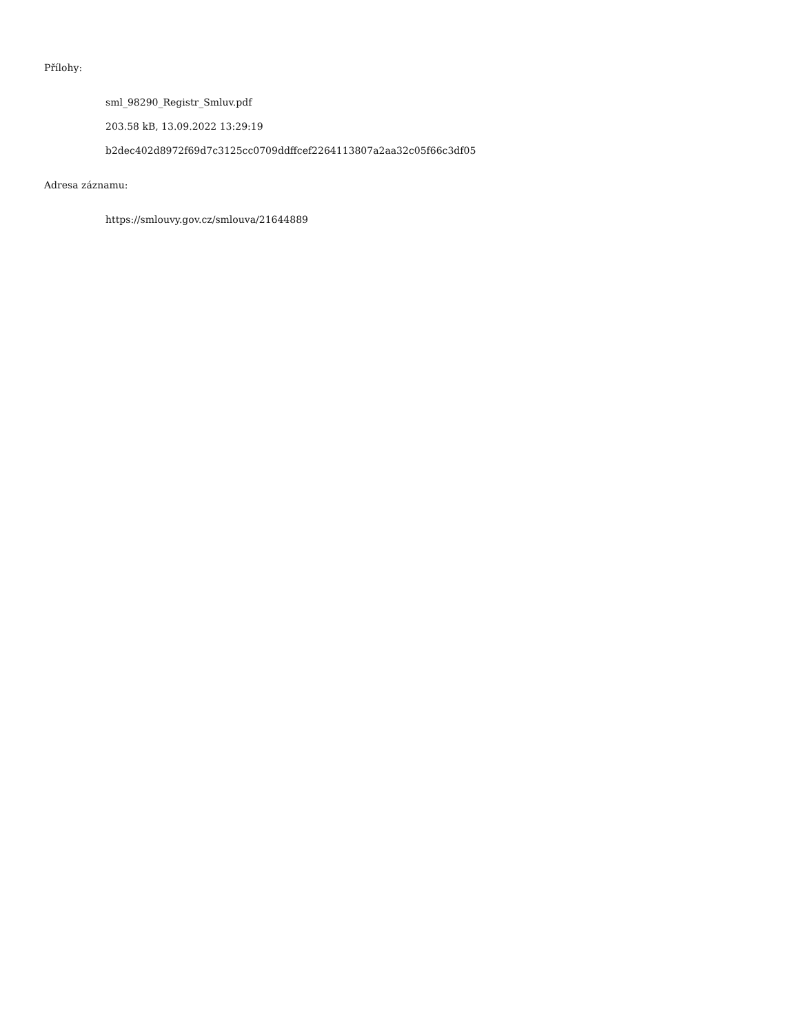Přílohy:
sml_98290_Registr_Smluv.pdf
203.58 kB, 13.09.2022 13:29:19
b2dec402d8972f69d7c3125cc0709ddffcef2264113807a2aa32c05f66c3df05
Adresa záznamu:
https://smlouvy.gov.cz/smlouva/21644889